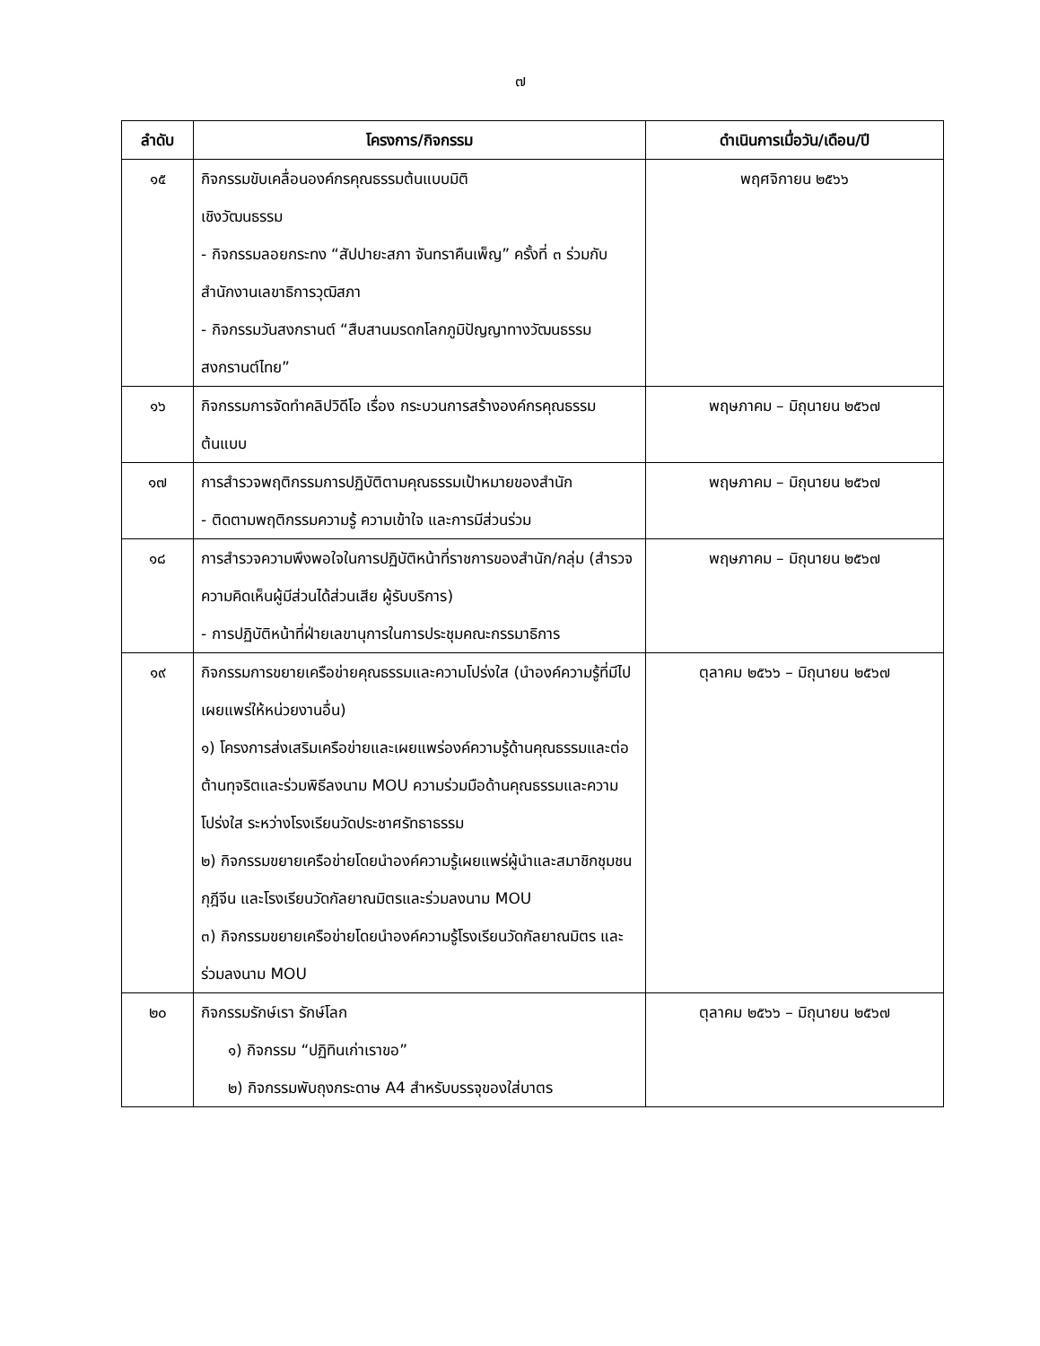๗
| ลำดับ | โครงการ/กิจกรรม | ดำเนินการเมื่อวัน/เดือน/ปี |
| --- | --- | --- |
| ๑๕ | กิจกรรมขับเคลื่อนองค์กรคุณธรรมต้นแบบมิติ เชิงวัฒนธรรม - กิจกรรมลอยกระทง “สัปปายะสภา จันทราคืนเพ็ญ” ครั้งที่ ๓ ร่วมกับสำนักงานเลขาธิการวุฒิสภา - กิจกรรมวันสงกรานต์ “สืบสานมรดกโลกภูมิปัญญาทางวัฒนธรรมสงกรานต์ไทย” | พฤศจิกายน ๒๕๖๖ |
| ๑๖ | กิจกรรมการจัดทำคลิปวิดีโอ เรื่อง กระบวนการสร้างองค์กรคุณธรรมต้นแบบ | พฤษภาคม – มิถุนายน ๒๕๖๗ |
| ๑๗ | การสำรวจพฤติกรรมการปฏิบัติตามคุณธรรมเป้าหมายของสำนัก - ติดตามพฤติกรรมความรู้ ความเข้าใจ และการมีส่วนร่วม | พฤษภาคม – มิถุนายน ๒๕๖๗ |
| ๑๘ | การสำรวจความพึงพอใจในการปฏิบัติหน้าที่ราชการของสำนัก/กลุ่ม (สำรวจความคิดเห็นผู้มีส่วนได้ส่วนเสีย ผู้รับบริการ) - การปฏิบัติหน้าที่ฝ่ายเลขานุการในการประชุมคณะกรรมาธิการ | พฤษภาคม – มิถุนายน ๒๕๖๗ |
| ๑๙ | กิจกรรมการขยายเครือข่ายคุณธรรมและความโปร่งใส (นำองค์ความรู้ที่มีไปเผยแพร่ให้หน่วยงานอื่น) ๑) โครงการส่งเสริมเครือข่ายและเผยแพร่องค์ความรู้ด้านคุณธรรมและต่อต้านทุจริตและร่วมพิธีลงนาม MOU ความร่วมมือด้านคุณธรรมและความโปร่งใส ระหว่างโรงเรียนวัดประชาศรัทธาธรรม ๒) กิจกรรมขยายเครือข่ายโดยนำองค์ความรู้เผยแพร่ผู้นำและสมาชิกชุมชนกุฎีจีน และโรงเรียนวัดกัลยาณมิตรและร่วมลงนาม MOU ๓) กิจกรรมขยายเครือข่ายโดยนำองค์ความรู้โรงเรียนวัดกัลยาณมิตร และร่วมลงนาม MOU | ตุลาคม ๒๕๖๖ – มิถุนายน ๒๕๖๗ |
| ๒๐ | กิจกรรมรักษ์เรา รักษ์โลก ๑) กิจกรรม “ปฏิทินเก่าเราขอ” ๒) กิจกรรมพับถุงกระดาษ A4 สำหรับบรรจุของใส่บาตร | ตุลาคม ๒๕๖๖ – มิถุนายน ๒๕๖๗ |